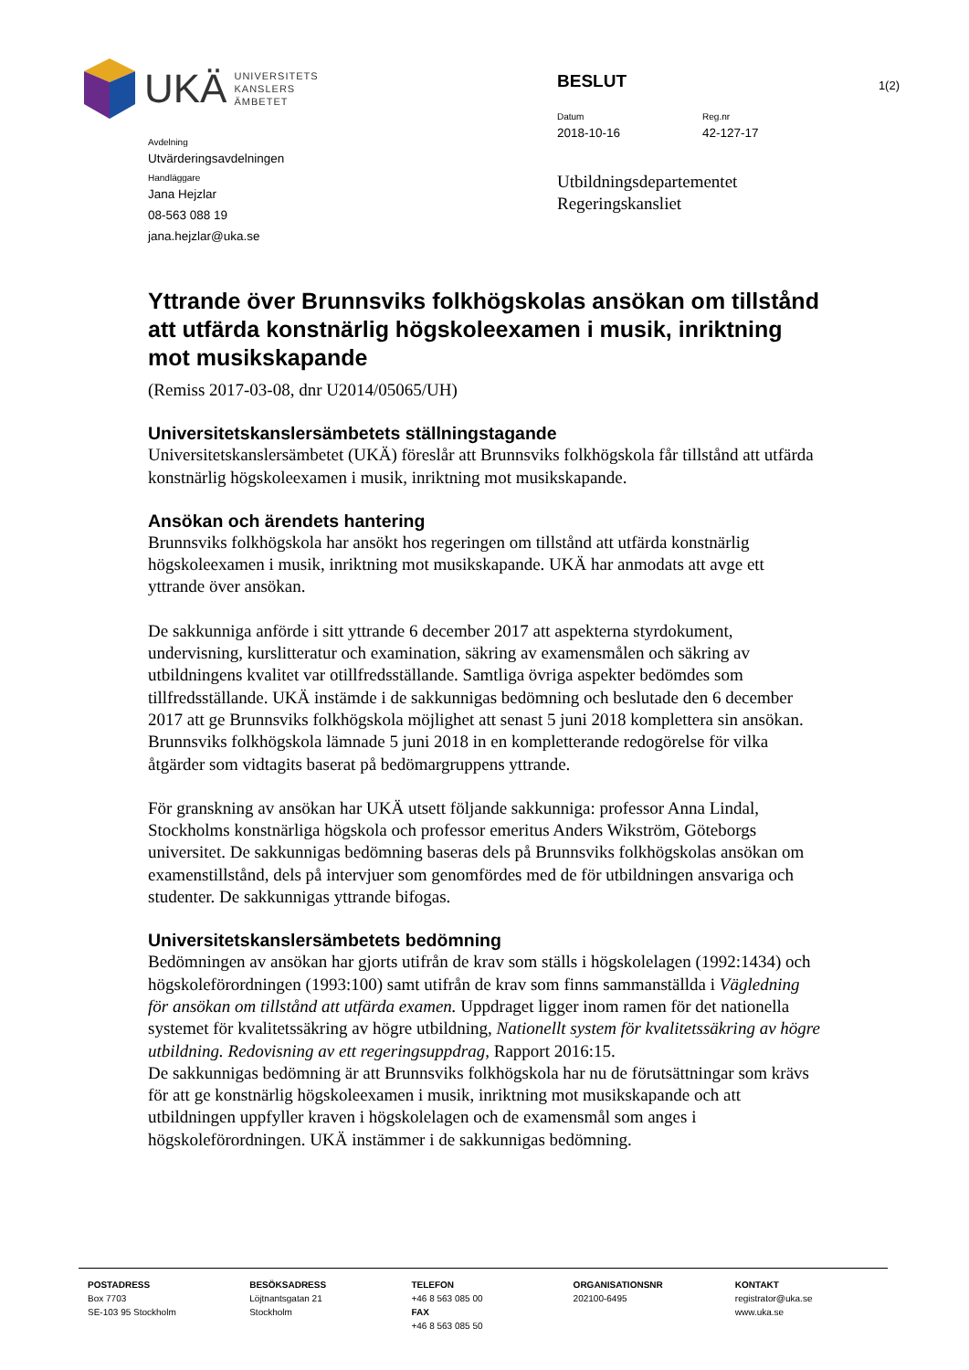1(2)
UKÄ UNIVERSITETS
KANSLERS
ÄMBETET
Avdelning
Utvärderingsavdelningen
Handläggare
Jana Hejzlar
08-563 088 19
jana.hejzlar@uka.se
BESLUT
Datum
2018-10-16
Reg.nr
42-127-17
Utbildningsdepartementet
Regeringskansliet
Yttrande över Brunnsviks folkhögskolas ansökan om tillstånd att utfärda konstnärlig högskoleexamen i musik, inriktning mot musikskapande
(Remiss 2017-03-08, dnr U2014/05065/UH)
Universitetskanslersämbetets ställningstagande
Universitetskanslersämbetet (UKÄ) föreslår att Brunnsviks folkhögskola får tillstånd att utfärda konstnärlig högskoleexamen i musik, inriktning mot musikskapande.
Ansökan och ärendets hantering
Brunnsviks folkhögskola har ansökt hos regeringen om tillstånd att utfärda konstnärlig högskoleexamen i musik, inriktning mot musikskapande. UKÄ har anmodats att avge ett yttrande över ansökan.
De sakkunniga anförde i sitt yttrande 6 december 2017 att aspekterna styrdokument, undervisning, kurslitteratur och examination, säkring av examensmålen och säkring av utbildningens kvalitet var otillfredsställande. Samtliga övriga aspekter bedömdes som tillfredsställande. UKÄ instämde i de sakkunnigas bedömning och beslutade den 6 december 2017 att ge Brunnsviks folkhögskola möjlighet att senast 5 juni 2018 komplettera sin ansökan. Brunnsviks folkhögskola lämnade 5 juni 2018 in en kompletterande redogörelse för vilka åtgärder som vidtagits baserat på bedömargruppens yttrande.
För granskning av ansökan har UKÄ utsett följande sakkunniga: professor Anna Lindal, Stockholms konstnärliga högskola och professor emeritus Anders Wikström, Göteborgs universitet. De sakkunnigas bedömning baseras dels på Brunnsviks folkhögskolas ansökan om examenstillstånd, dels på intervjuer som genomfördes med de för utbildningen ansvariga och studenter. De sakkunnigas yttrande bifogas.
Universitetskanslersämbetets bedömning
Bedömningen av ansökan har gjorts utifrån de krav som ställs i högskolelagen (1992:1434) och högskoleförordningen (1993:100) samt utifrån de krav som finns sammanställda i Vägledning för ansökan om tillstånd att utfärda examen. Uppdraget ligger inom ramen för det nationella systemet för kvalitetssäkring av högre utbildning, Nationellt system för kvalitetssäkring av högre utbildning. Redovisning av ett regeringsuppdrag, Rapport 2016:15.
De sakkunnigas bedömning är att Brunnsviks folkhögskola har nu de förutsättningar som krävs för att ge konstnärlig högskoleexamen i musik, inriktning mot musikskapande och att utbildningen uppfyller kraven i högskolelagen och de examensmål som anges i högskoleförordningen. UKÄ instämmer i de sakkunnigas bedömning.
POSTADRESS
Box 7703
SE-103 95 Stockholm
BESÖKSADRESS
Löjtnantsgatan 21
Stockholm
TELEFON
+46 8 563 085 00
FAX
+46 8 563 085 50
ORGANISATIONSNR
202100-6495
KONTAKT
registrator@uka.se
www.uka.se